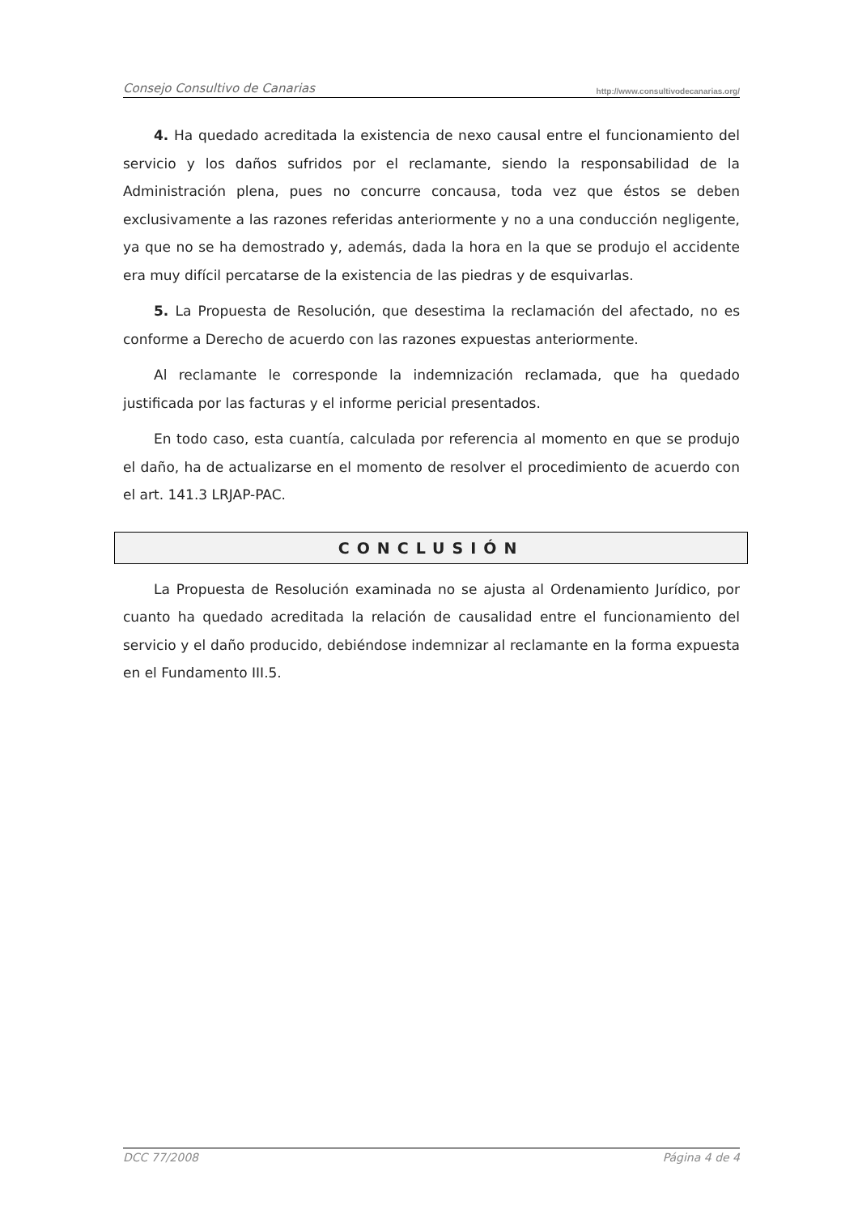Consejo Consultivo de Canarias http://www.consultivodecanarias.org/
4. Ha quedado acreditada la existencia de nexo causal entre el funcionamiento del servicio y los daños sufridos por el reclamante, siendo la responsabilidad de la Administración plena, pues no concurre concausa, toda vez que éstos se deben exclusivamente a las razones referidas anteriormente y no a una conducción negligente, ya que no se ha demostrado y, además, dada la hora en la que se produjo el accidente era muy difícil percatarse de la existencia de las piedras y de esquivarlas.
5. La Propuesta de Resolución, que desestima la reclamación del afectado, no es conforme a Derecho de acuerdo con las razones expuestas anteriormente.
Al reclamante le corresponde la indemnización reclamada, que ha quedado justificada por las facturas y el informe pericial presentados.
En todo caso, esta cuantía, calculada por referencia al momento en que se produjo el daño, ha de actualizarse en el momento de resolver el procedimiento de acuerdo con el art. 141.3 LRJAP-PAC.
CONCLUSIÓN
La Propuesta de Resolución examinada no se ajusta al Ordenamiento Jurídico, por cuanto ha quedado acreditada la relación de causalidad entre el funcionamiento del servicio y el daño producido, debiéndose indemnizar al reclamante en la forma expuesta en el Fundamento III.5.
DCC 77/2008 Página 4 de 4